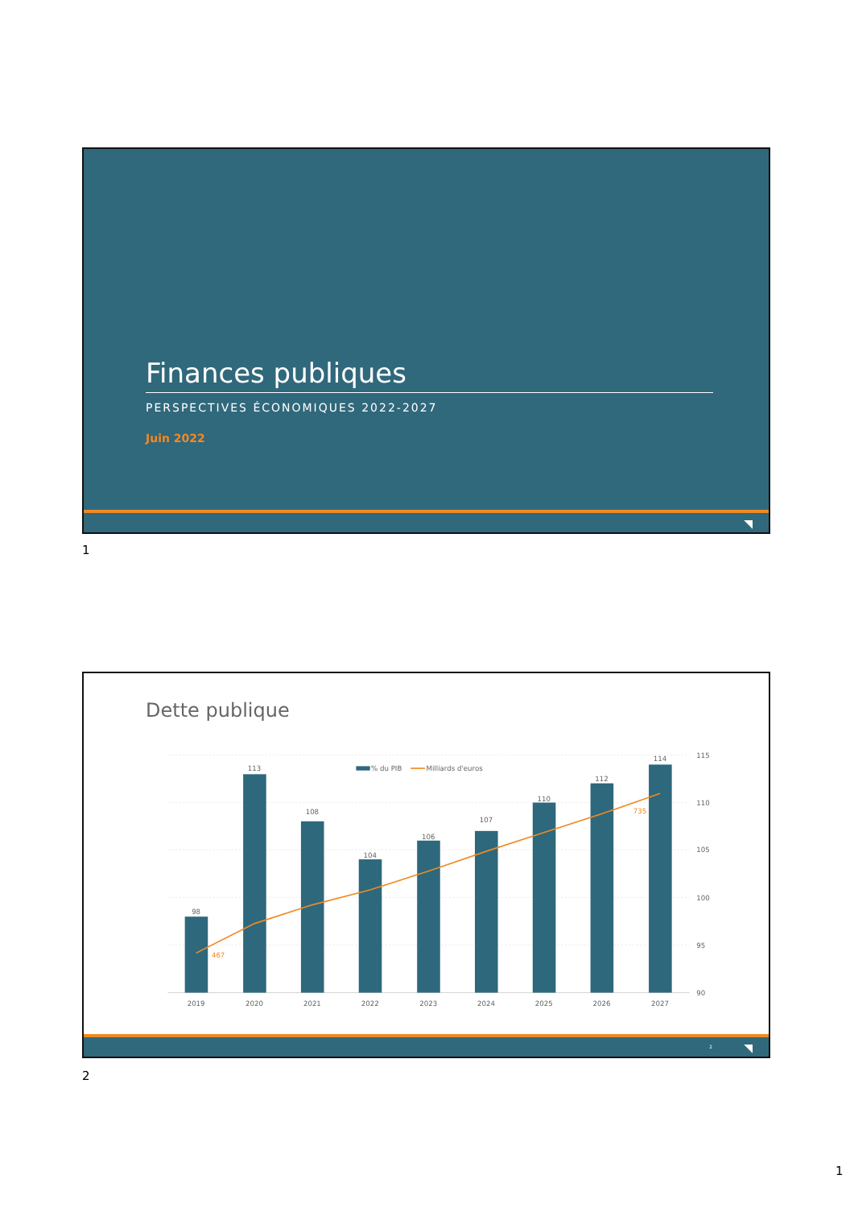Finances publiques
PERSPECTIVES ÉCONOMIQUES 2022-2027
Juin 2022
◥
1
Dette publique
98
113
108
104
106
107
110
112
114
2019
2020
2021
2022
2023
2024
2025
2026
2027
467
735
115
110
105
100
95
90
% du PIB
Milliards d'euros
2 ◥
2
1